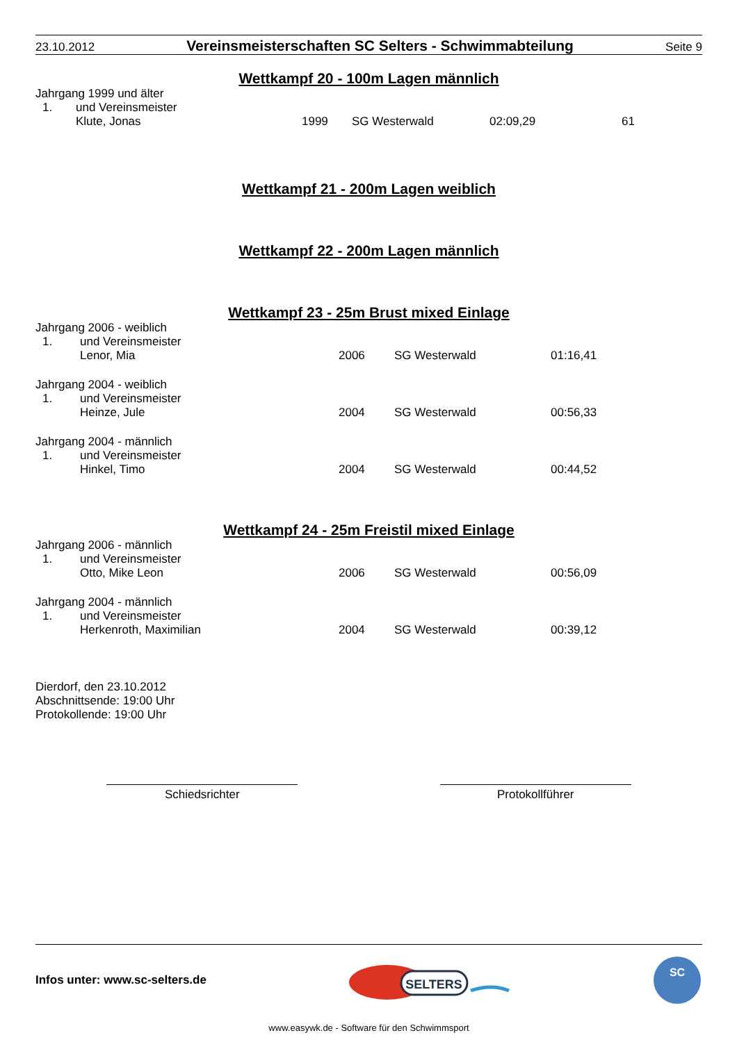23.10.2012 Vereinsmeisterschaften SC Selters - Schwimmabteilung Seite 9
Wettkampf 20 - 100m Lagen männlich
Jahrgang 1999 und älter
| 1. | und Vereinsmeister | | | | |
| | Klute, Jonas | 1999 | SG Westerwald | 02:09,29 | 61 |
Wettkampf 21 - 200m Lagen weiblich
Wettkampf 22 - 200m Lagen männlich
Wettkampf 23 - 25m Brust mixed Einlage
Jahrgang 2006 - weiblich
| 1. | und Vereinsmeister | | | |
| | Lenor, Mia | 2006 | SG Westerwald | 01:16,41 |
Jahrgang 2004 - weiblich
| 1. | und Vereinsmeister | | | |
| | Heinze, Jule | 2004 | SG Westerwald | 00:56,33 |
Jahrgang 2004 - männlich
| 1. | und Vereinsmeister | | | |
| | Hinkel, Timo | 2004 | SG Westerwald | 00:44,52 |
Wettkampf 24 - 25m Freistil mixed Einlage
Jahrgang 2006 - männlich
| 1. | und Vereinsmeister | | | |
| | Otto, Mike Leon | 2006 | SG Westerwald | 00:56,09 |
Jahrgang 2004 - männlich
| 1. | und Vereinsmeister | | | |
| | Herkenroth, Maximilian | 2004 | SG Westerwald | 00:39,12 |
Dierdorf, den 23.10.2012
Abschnittsende: 19:00 Uhr
Protokollende: 19:00 Uhr
Schiedsrichter Protokollführer
Infos unter: www.sc-selters.de
SELTERS
SC
www.easywk.de - Software für den Schwimmsport